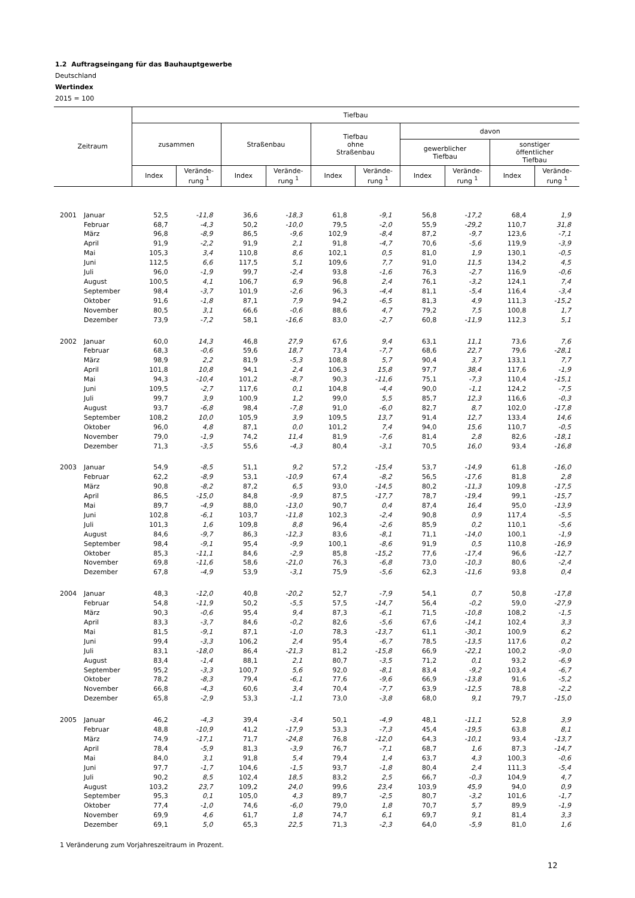1.2 Auftragseingang für das Bauhauptgewerbe
Deutschland
Wertindex
2015 = 100
| Zeitraum | | Tiefbau | | | | | | | | | |
| --- | --- | --- | --- | --- | --- | --- | --- | --- | --- | --- | --- |
| | | zusammen | | Straßenbau | | Tiefbau ohne Straßenbau | | davon | | | |
| | | | | | | | | gewerblicher Tiefbau | | sonstiger öffentlicher Tiefbau | |
| | | Index | Verände- rung <sup>1</sup> | Index | Verände- rung <sup>1</sup> | Index | Verände- rung <sup>1</sup> | Index | Verände- rung <sup>1</sup> | Index | Verände- rung <sup>1</sup> |
| 2001 | Januar | 52,5 | -11,8 | 36,6 | -18,3 | 61,8 | -9,1 | 56,8 | -17,2 | 68,4 | 1,9 |
| | Februar | 68,7 | -4,3 | 50,2 | -10,0 | 79,5 | -2,0 | 55,9 | -29,2 | 110,7 | 31,8 |
| | März | 96,8 | -8,9 | 86,5 | -9,6 | 102,9 | -8,4 | 87,2 | -9,7 | 123,6 | -7,1 |
| | April | 91,9 | -2,2 | 91,9 | 2,1 | 91,8 | -4,7 | 70,6 | -5,6 | 119,9 | -3,9 |
| | Mai | 105,3 | 3,4 | 110,8 | 8,6 | 102,1 | 0,5 | 81,0 | 1,9 | 130,1 | -0,5 |
| | Juni | 112,5 | 6,6 | 117,5 | 5,1 | 109,6 | 7,7 | 91,0 | 11,5 | 134,2 | 4,5 |
| | Juli | 96,0 | -1,9 | 99,7 | -2,4 | 93,8 | -1,6 | 76,3 | -2,7 | 116,9 | -0,6 |
| | August | 100,5 | 4,1 | 106,7 | 6,9 | 96,8 | 2,4 | 76,1 | -3,2 | 124,1 | 7,4 |
| | September | 98,4 | -3,7 | 101,9 | -2,6 | 96,3 | -4,4 | 81,1 | -5,4 | 116,4 | -3,4 |
| | Oktober | 91,6 | -1,8 | 87,1 | 7,9 | 94,2 | -6,5 | 81,3 | 4,9 | 111,3 | -15,2 |
| | November | 80,5 | 3,1 | 66,6 | -0,6 | 88,6 | 4,7 | 79,2 | 7,5 | 100,8 | 1,7 |
| | Dezember | 73,9 | -7,2 | 58,1 | -16,6 | 83,0 | -2,7 | 60,8 | -11,9 | 112,3 | 5,1 |
| 2002 | Januar | 60,0 | 14,3 | 46,8 | 27,9 | 67,6 | 9,4 | 63,1 | 11,1 | 73,6 | 7,6 |
| | Februar | 68,3 | -0,6 | 59,6 | 18,7 | 73,4 | -7,7 | 68,6 | 22,7 | 79,6 | -28,1 |
| | März | 98,9 | 2,2 | 81,9 | -5,3 | 108,8 | 5,7 | 90,4 | 3,7 | 133,1 | 7,7 |
| | April | 101,8 | 10,8 | 94,1 | 2,4 | 106,3 | 15,8 | 97,7 | 38,4 | 117,6 | -1,9 |
| | Mai | 94,3 | -10,4 | 101,2 | -8,7 | 90,3 | -11,6 | 75,1 | -7,3 | 110,4 | -15,1 |
| | Juni | 109,5 | -2,7 | 117,6 | 0,1 | 104,8 | -4,4 | 90,0 | -1,1 | 124,2 | -7,5 |
| | Juli | 99,7 | 3,9 | 100,9 | 1,2 | 99,0 | 5,5 | 85,7 | 12,3 | 116,6 | -0,3 |
| | August | 93,7 | -6,8 | 98,4 | -7,8 | 91,0 | -6,0 | 82,7 | 8,7 | 102,0 | -17,8 |
| | September | 108,2 | 10,0 | 105,9 | 3,9 | 109,5 | 13,7 | 91,4 | 12,7 | 133,4 | 14,6 |
| | Oktober | 96,0 | 4,8 | 87,1 | 0,0 | 101,2 | 7,4 | 94,0 | 15,6 | 110,7 | -0,5 |
| | November | 79,0 | -1,9 | 74,2 | 11,4 | 81,9 | -7,6 | 81,4 | 2,8 | 82,6 | -18,1 |
| | Dezember | 71,3 | -3,5 | 55,6 | -4,3 | 80,4 | -3,1 | 70,5 | 16,0 | 93,4 | -16,8 |
| 2003 | Januar | 54,9 | -8,5 | 51,1 | 9,2 | 57,2 | -15,4 | 53,7 | -14,9 | 61,8 | -16,0 |
| | Februar | 62,2 | -8,9 | 53,1 | -10,9 | 67,4 | -8,2 | 56,5 | -17,6 | 81,8 | 2,8 |
| | März | 90,8 | -8,2 | 87,2 | 6,5 | 93,0 | -14,5 | 80,2 | -11,3 | 109,8 | -17,5 |
| | April | 86,5 | -15,0 | 84,8 | -9,9 | 87,5 | -17,7 | 78,7 | -19,4 | 99,1 | -15,7 |
| | Mai | 89,7 | -4,9 | 88,0 | -13,0 | 90,7 | 0,4 | 87,4 | 16,4 | 95,0 | -13,9 |
| | Juni | 102,8 | -6,1 | 103,7 | -11,8 | 102,3 | -2,4 | 90,8 | 0,9 | 117,4 | -5,5 |
| | Juli | 101,3 | 1,6 | 109,8 | 8,8 | 96,4 | -2,6 | 85,9 | 0,2 | 110,1 | -5,6 |
| | August | 84,6 | -9,7 | 86,3 | -12,3 | 83,6 | -8,1 | 71,1 | -14,0 | 100,1 | -1,9 |
| | September | 98,4 | -9,1 | 95,4 | -9,9 | 100,1 | -8,6 | 91,9 | 0,5 | 110,8 | -16,9 |
| | Oktober | 85,3 | -11,1 | 84,6 | -2,9 | 85,8 | -15,2 | 77,6 | -17,4 | 96,6 | -12,7 |
| | November | 69,8 | -11,6 | 58,6 | -21,0 | 76,3 | -6,8 | 73,0 | -10,3 | 80,6 | -2,4 |
| | Dezember | 67,8 | -4,9 | 53,9 | -3,1 | 75,9 | -5,6 | 62,3 | -11,6 | 93,8 | 0,4 |
| 2004 | Januar | 48,3 | -12,0 | 40,8 | -20,2 | 52,7 | -7,9 | 54,1 | 0,7 | 50,8 | -17,8 |
| | Februar | 54,8 | -11,9 | 50,2 | -5,5 | 57,5 | -14,7 | 56,4 | -0,2 | 59,0 | -27,9 |
| | März | 90,3 | -0,6 | 95,4 | 9,4 | 87,3 | -6,1 | 71,5 | -10,8 | 108,2 | -1,5 |
| | April | 83,3 | -3,7 | 84,6 | -0,2 | 82,6 | -5,6 | 67,6 | -14,1 | 102,4 | 3,3 |
| | Mai | 81,5 | -9,1 | 87,1 | -1,0 | 78,3 | -13,7 | 61,1 | -30,1 | 100,9 | 6,2 |
| | Juni | 99,4 | -3,3 | 106,2 | 2,4 | 95,4 | -6,7 | 78,5 | -13,5 | 117,6 | 0,2 |
| | Juli | 83,1 | -18,0 | 86,4 | -21,3 | 81,2 | -15,8 | 66,9 | -22,1 | 100,2 | -9,0 |
| | August | 83,4 | -1,4 | 88,1 | 2,1 | 80,7 | -3,5 | 71,2 | 0,1 | 93,2 | -6,9 |
| | September | 95,2 | -3,3 | 100,7 | 5,6 | 92,0 | -8,1 | 83,4 | -9,2 | 103,4 | -6,7 |
| | Oktober | 78,2 | -8,3 | 79,4 | -6,1 | 77,6 | -9,6 | 66,9 | -13,8 | 91,6 | -5,2 |
| | November | 66,8 | -4,3 | 60,6 | 3,4 | 70,4 | -7,7 | 63,9 | -12,5 | 78,8 | -2,2 |
| | Dezember | 65,8 | -2,9 | 53,3 | -1,1 | 73,0 | -3,8 | 68,0 | 9,1 | 79,7 | -15,0 |
| 2005 | Januar | 46,2 | -4,3 | 39,4 | -3,4 | 50,1 | -4,9 | 48,1 | -11,1 | 52,8 | 3,9 |
| | Februar | 48,8 | -10,9 | 41,2 | -17,9 | 53,3 | -7,3 | 45,4 | -19,5 | 63,8 | 8,1 |
| | März | 74,9 | -17,1 | 71,7 | -24,8 | 76,8 | -12,0 | 64,3 | -10,1 | 93,4 | -13,7 |
| | April | 78,4 | -5,9 | 81,3 | -3,9 | 76,7 | -7,1 | 68,7 | 1,6 | 87,3 | -14,7 |
| | Mai | 84,0 | 3,1 | 91,8 | 5,4 | 79,4 | 1,4 | 63,7 | 4,3 | 100,3 | -0,6 |
| | Juni | 97,7 | -1,7 | 104,6 | -1,5 | 93,7 | -1,8 | 80,4 | 2,4 | 111,3 | -5,4 |
| | Juli | 90,2 | 8,5 | 102,4 | 18,5 | 83,2 | 2,5 | 66,7 | -0,3 | 104,9 | 4,7 |
| | August | 103,2 | 23,7 | 109,2 | 24,0 | 99,6 | 23,4 | 103,9 | 45,9 | 94,0 | 0,9 |
| | September | 95,3 | 0,1 | 105,0 | 4,3 | 89,7 | -2,5 | 80,7 | -3,2 | 101,6 | -1,7 |
| | Oktober | 77,4 | -1,0 | 74,6 | -6,0 | 79,0 | 1,8 | 70,7 | 5,7 | 89,9 | -1,9 |
| | November | 69,9 | 4,6 | 61,7 | 1,8 | 74,7 | 6,1 | 69,7 | 9,1 | 81,4 | 3,3 |
| | Dezember | 69,1 | 5,0 | 65,3 | 22,5 | 71,3 | -2,3 | 64,0 | -5,9 | 81,0 | 1,6 |
1 Veränderung zum Vorjahreszeitraum in Prozent.
12